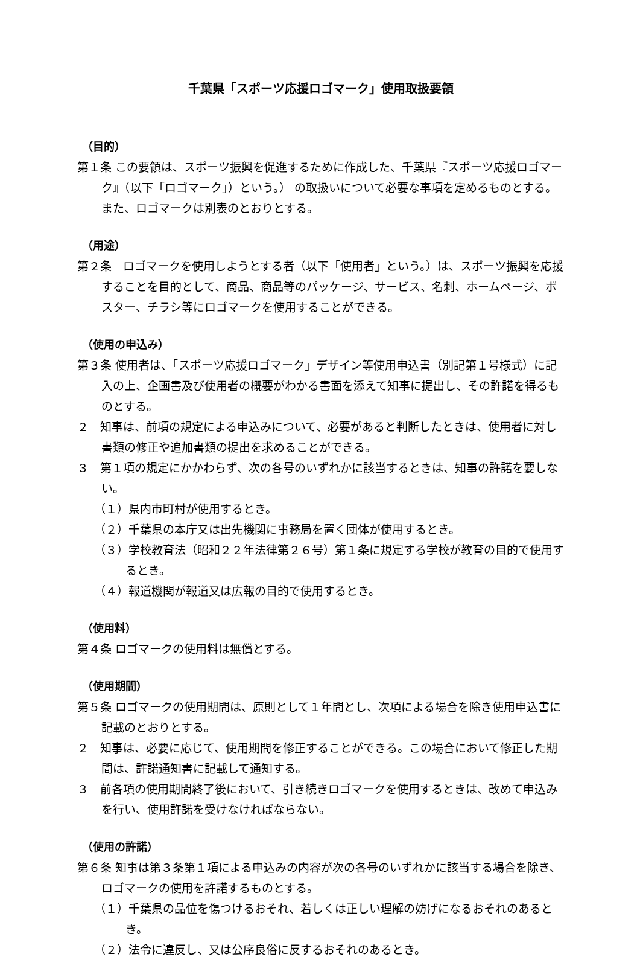千葉県「スポーツ応援ロゴマーク」使用取扱要領
（目的）
第１条 この要領は、スポーツ振興を促進するために作成した、千葉県『スポーツ応援ロゴマーク』（以下「ロゴマーク」）という。） の取扱いについて必要な事項を定めるものとする。また、ロゴマークは別表のとおりとする。
（用途）
第２条　ロゴマークを使用しようとする者（以下「使用者」という。）は、スポーツ振興を応援することを目的として、商品、商品等のパッケージ、サービス、名刺、ホームページ、ポスター、チラシ等にロゴマークを使用することができる。
（使用の申込み）
第３条 使用者は、「スポーツ応援ロゴマーク」デザイン等使用申込書（別記第１号様式）に記入の上、企画書及び使用者の概要がわかる書面を添えて知事に提出し、その許諾を得るものとする。
２　知事は、前項の規定による申込みについて、必要があると判断したときは、使用者に対し書類の修正や追加書類の提出を求めることができる。
３　第１項の規定にかかわらず、次の各号のいずれかに該当するときは、知事の許諾を要しない。
（１）県内市町村が使用するとき。
（２）千葉県の本庁又は出先機関に事務局を置く団体が使用するとき。
（３）学校教育法（昭和２２年法律第２６号）第１条に規定する学校が教育の目的で使用するとき。
（４）報道機関が報道又は広報の目的で使用するとき。
（使用料）
第４条 ロゴマークの使用料は無償とする。
（使用期間）
第５条 ロゴマークの使用期間は、原則として１年間とし、次項による場合を除き使用申込書に記載のとおりとする。
２　知事は、必要に応じて、使用期間を修正することができる。この場合において修正した期間は、許諾通知書に記載して通知する。
３　前各項の使用期間終了後において、引き続きロゴマークを使用するときは、改めて申込みを行い、使用許諾を受けなければならない。
（使用の許諾）
第６条 知事は第３条第１項による申込みの内容が次の各号のいずれかに該当する場合を除き、ロゴマークの使用を許諾するものとする。
（１）千葉県の品位を傷つけるおそれ、若しくは正しい理解の妨げになるおそれのあるとき。
（２）法令に違反し、又は公序良俗に反するおそれのあるとき。